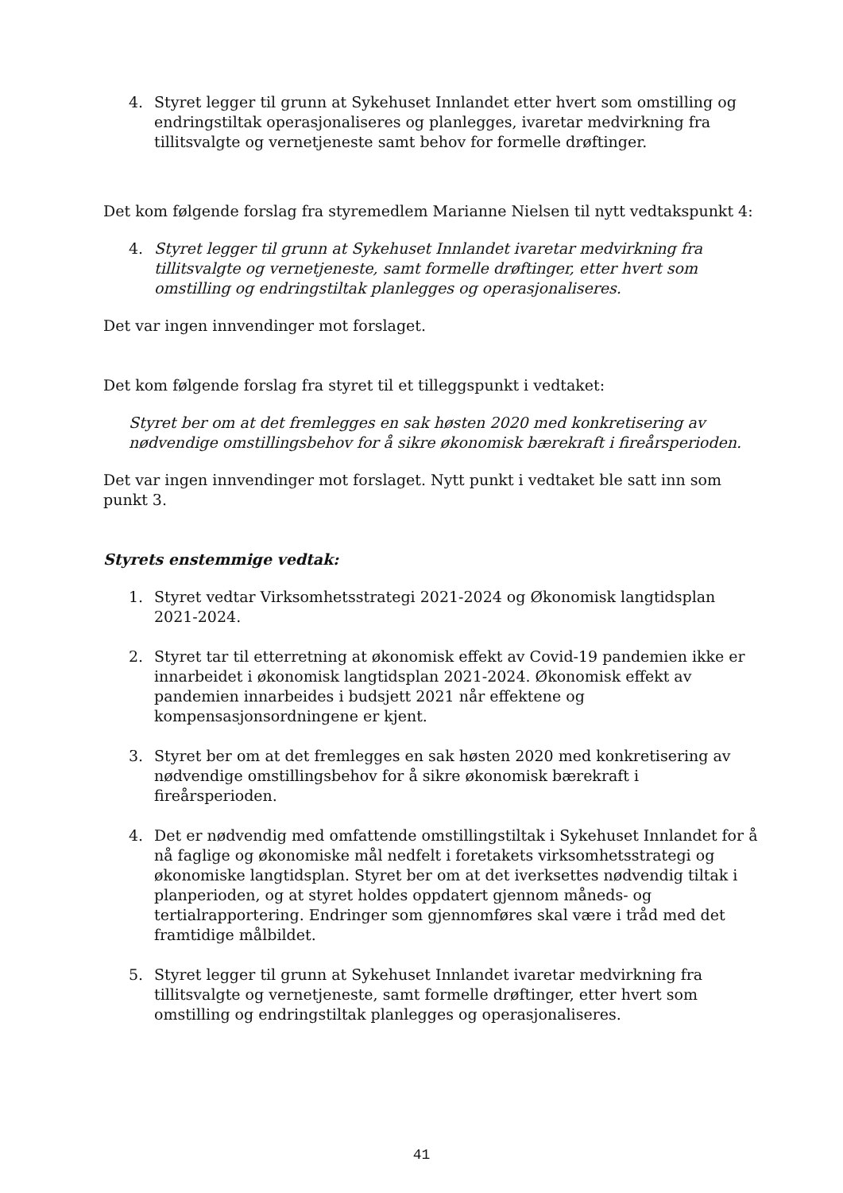4. Styret legger til grunn at Sykehuset Innlandet etter hvert som omstilling og endringstiltak operasjonaliseres og planlegges, ivaretar medvirkning fra tillitsvalgte og vernetjeneste samt behov for formelle drøftinger.
Det kom følgende forslag fra styremedlem Marianne Nielsen til nytt vedtakspunkt 4:
4. Styret legger til grunn at Sykehuset Innlandet ivaretar medvirkning fra tillitsvalgte og vernetjeneste, samt formelle drøftinger, etter hvert som omstilling og endringstiltak planlegges og operasjonaliseres.
Det var ingen innvendinger mot forslaget.
Det kom følgende forslag fra styret til et tilleggspunkt i vedtaket:
Styret ber om at det fremlegges en sak høsten 2020 med konkretisering av nødvendige omstillingsbehov for å sikre økonomisk bærekraft i fireårsperioden.
Det var ingen innvendinger mot forslaget. Nytt punkt i vedtaket ble satt inn som punkt 3.
Styrets enstemmige vedtak:
1. Styret vedtar Virksomhetsstrategi 2021-2024 og Økonomisk langtidsplan 2021-2024.
2. Styret tar til etterretning at økonomisk effekt av Covid-19 pandemien ikke er innarbeidet i økonomisk langtidsplan 2021-2024. Økonomisk effekt av pandemien innarbeides i budsjett 2021 når effektene og kompensasjonsordningene er kjent.
3. Styret ber om at det fremlegges en sak høsten 2020 med konkretisering av nødvendige omstillingsbehov for å sikre økonomisk bærekraft i fireårsperioden.
4. Det er nødvendig med omfattende omstillingstiltak i Sykehuset Innlandet for å nå faglige og økonomiske mål nedfelt i foretakets virksomhetsstrategi og økonomiske langtidsplan. Styret ber om at det iverksettes nødvendig tiltak i planperioden, og at styret holdes oppdatert gjennom måneds- og tertialrapportering. Endringer som gjennomføres skal være i tråd med det framtidige målbildet.
5. Styret legger til grunn at Sykehuset Innlandet ivaretar medvirkning fra tillitsvalgte og vernetjeneste, samt formelle drøftinger, etter hvert som omstilling og endringstiltak planlegges og operasjonaliseres.
41